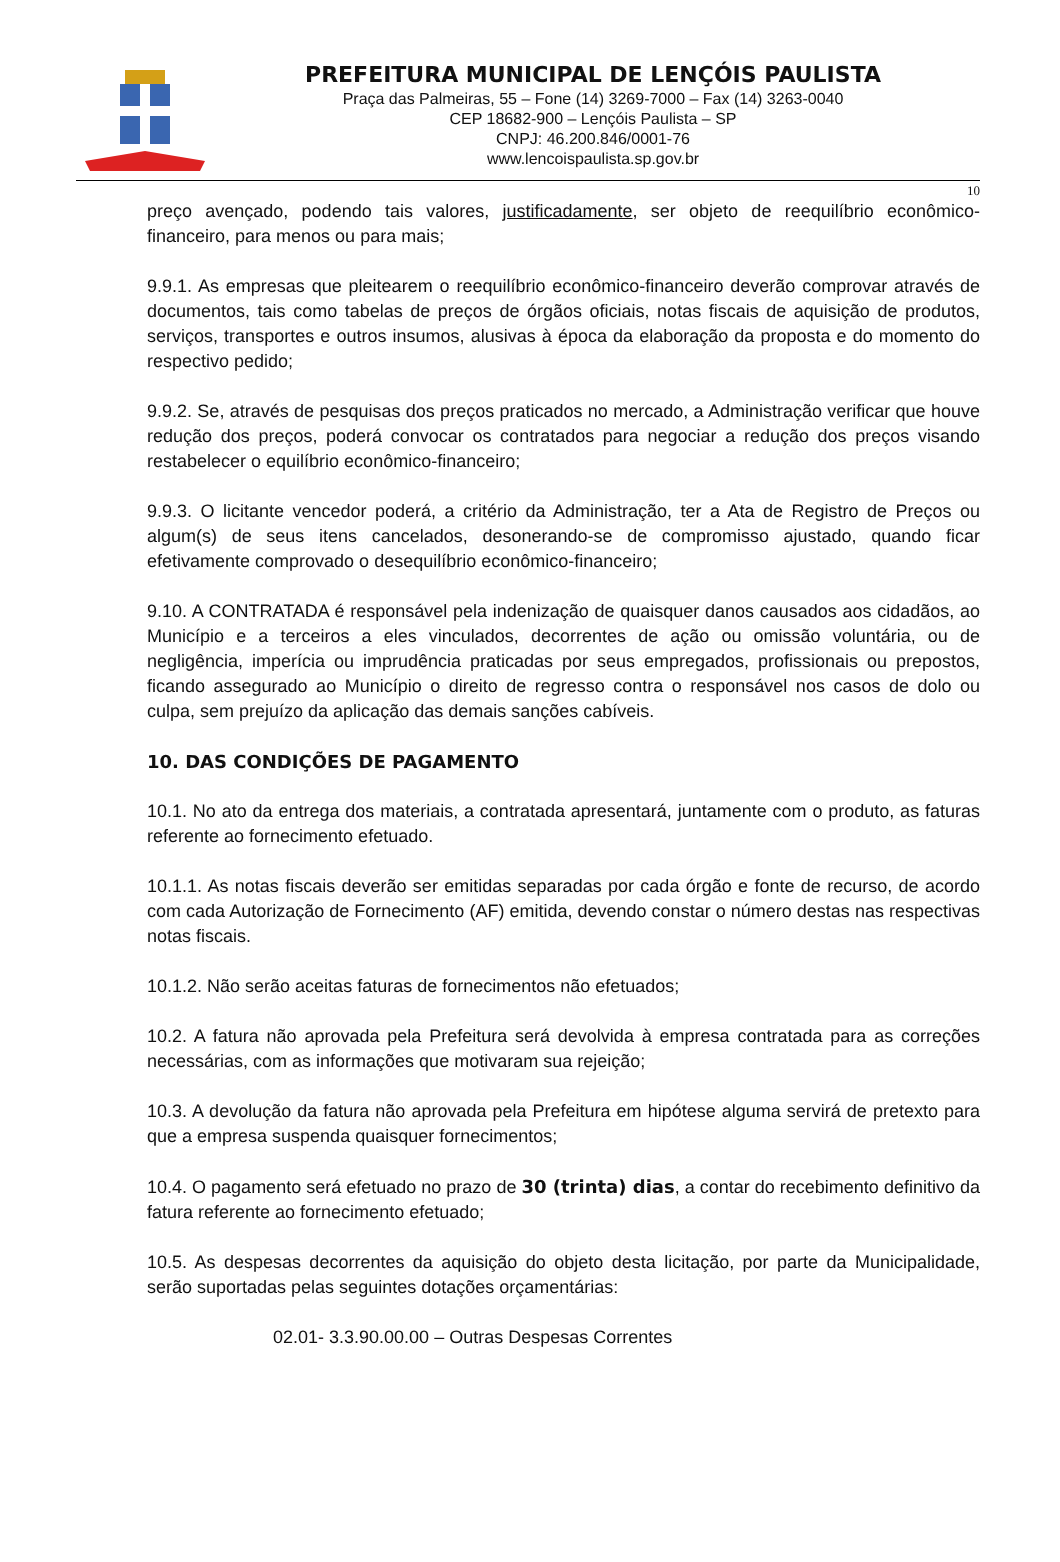PREFEITURA MUNICIPAL DE LENÇÓIS PAULISTA
Praça das Palmeiras, 55 – Fone (14) 3269-7000 – Fax (14) 3263-0040
CEP 18682-900 – Lençóis Paulista – SP
CNPJ: 46.200.846/0001-76
www.lencoispaulista.sp.gov.br
10
preço avençado, podendo tais valores, justificadamente, ser objeto de reequilíbrio econômico-financeiro, para menos ou para mais;
9.9.1. As empresas que pleitearem o reequilíbrio econômico-financeiro deverão comprovar através de documentos, tais como tabelas de preços de órgãos oficiais, notas fiscais de aquisição de produtos, serviços, transportes e outros insumos, alusivas à época da elaboração da proposta e do momento do respectivo pedido;
9.9.2. Se, através de pesquisas dos preços praticados no mercado, a Administração verificar que houve redução dos preços, poderá convocar os contratados para negociar a redução dos preços visando restabelecer o equilíbrio econômico-financeiro;
9.9.3. O licitante vencedor poderá, a critério da Administração, ter a Ata de Registro de Preços ou algum(s) de seus itens cancelados, desonerando-se de compromisso ajustado, quando ficar efetivamente comprovado o desequilíbrio econômico-financeiro;
9.10. A CONTRATADA é responsável pela indenização de quaisquer danos causados aos cidadãos, ao Município e a terceiros a eles vinculados, decorrentes de ação ou omissão voluntária, ou de negligência, imperícia ou imprudência praticadas por seus empregados, profissionais ou prepostos, ficando assegurado ao Município o direito de regresso contra o responsável nos casos de dolo ou culpa, sem prejuízo da aplicação das demais sanções cabíveis.
10. DAS CONDIÇÕES DE PAGAMENTO
10.1. No ato da entrega dos materiais, a contratada apresentará, juntamente com o produto, as faturas referente ao fornecimento efetuado.
10.1.1. As notas fiscais deverão ser emitidas separadas por cada órgão e fonte de recurso, de acordo com cada Autorização de Fornecimento (AF) emitida, devendo constar o número destas nas respectivas notas fiscais.
10.1.2. Não serão aceitas faturas de fornecimentos não efetuados;
10.2. A fatura não aprovada pela Prefeitura será devolvida à empresa contratada para as correções necessárias, com as informações que motivaram sua rejeição;
10.3. A devolução da fatura não aprovada pela Prefeitura em hipótese alguma servirá de pretexto para que a empresa suspenda quaisquer fornecimentos;
10.4. O pagamento será efetuado no prazo de 30 (trinta) dias, a contar do recebimento definitivo da fatura referente ao fornecimento efetuado;
10.5. As despesas decorrentes da aquisição do objeto desta licitação, por parte da Municipalidade, serão suportadas pelas seguintes dotações orçamentárias:
02.01- 3.3.90.00.00 – Outras Despesas Correntes